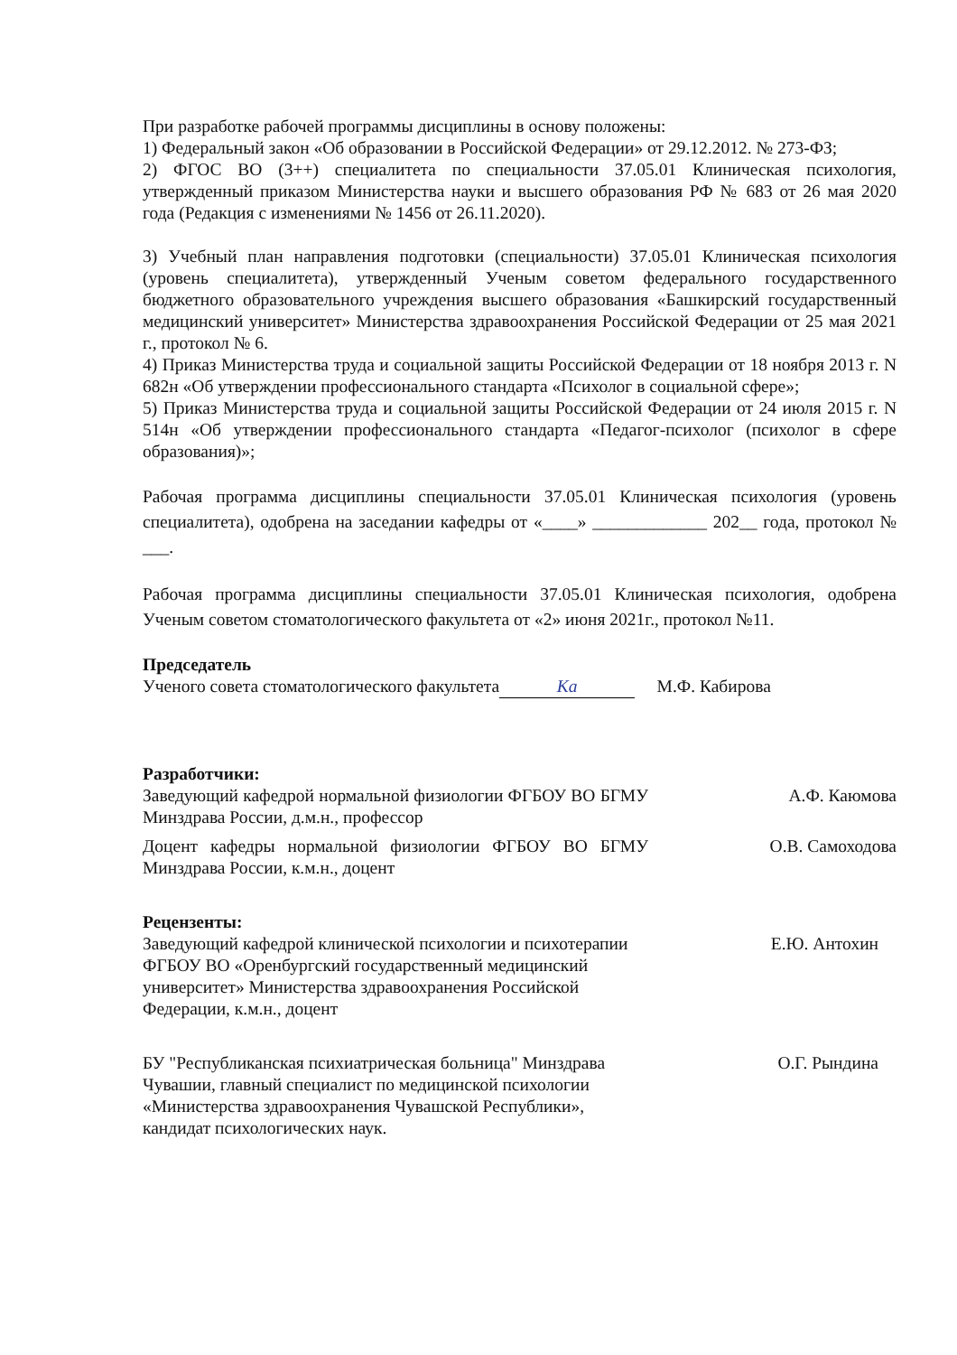При разработке рабочей программы дисциплины в основу положены:
1) Федеральный закон «Об образовании в Российской Федерации» от 29.12.2012. № 273-ФЗ;
2) ФГОС ВО (3++) специалитета по специальности 37.05.01 Клиническая психология, утвержденный приказом Министерства науки и высшего образования РФ № 683 от 26 мая 2020 года (Редакция с изменениями № 1456 от 26.11.2020).
3) Учебный план направления подготовки (специальности) 37.05.01 Клиническая психология (уровень специалитета), утвержденный Ученым советом федерального государственного бюджетного образовательного учреждения высшего образования «Башкирский государственный медицинский университет» Министерства здравоохранения Российской Федерации от 25 мая 2021 г., протокол № 6.
4) Приказ Министерства труда и социальной защиты Российской Федерации от 18 ноября 2013 г. N 682н «Об утверждении профессионального стандарта «Психолог в социальной сфере»;
5) Приказ Министерства труда и социальной защиты Российской Федерации от 24 июля 2015 г. N 514н «Об утверждении профессионального стандарта «Педагог-психолог (психолог в сфере образования)»;
Рабочая программа дисциплины специальности 37.05.01 Клиническая психология (уровень специалитета), одобрена на заседании кафедры от «____» _____________ 202__ года, протокол № ___.
Рабочая программа дисциплины специальности 37.05.01 Клиническая психология, одобрена Ученым советом стоматологического факультета от «2» июня 2021г., протокол №11.
Председатель
Ученого совета стоматологического факультета Ка М.Ф. Кабирова
Разработчики:
Заведующий кафедрой нормальной физиологии ФГБОУ ВО БГМУ Минздрава России, д.м.н., профессор
А.Ф. Каюмова
Доцент кафедры нормальной физиологии ФГБОУ ВО БГМУ Минздрава России, к.м.н., доцент
О.В. Самоходова
Рецензенты:
Заведующий кафедрой клинической психологии и психотерапии ФГБОУ ВО «Оренбургский государственный медицинский университет» Министерства здравоохранения Российской Федерации, к.м.н., доцент
Е.Ю. Антохин
БУ "Республиканская психиатрическая больница" Минздрава Чувашии, главный специалист по медицинской психологии «Министерства здравоохранения Чувашской Республики», кандидат психологических наук.
О.Г. Рындина